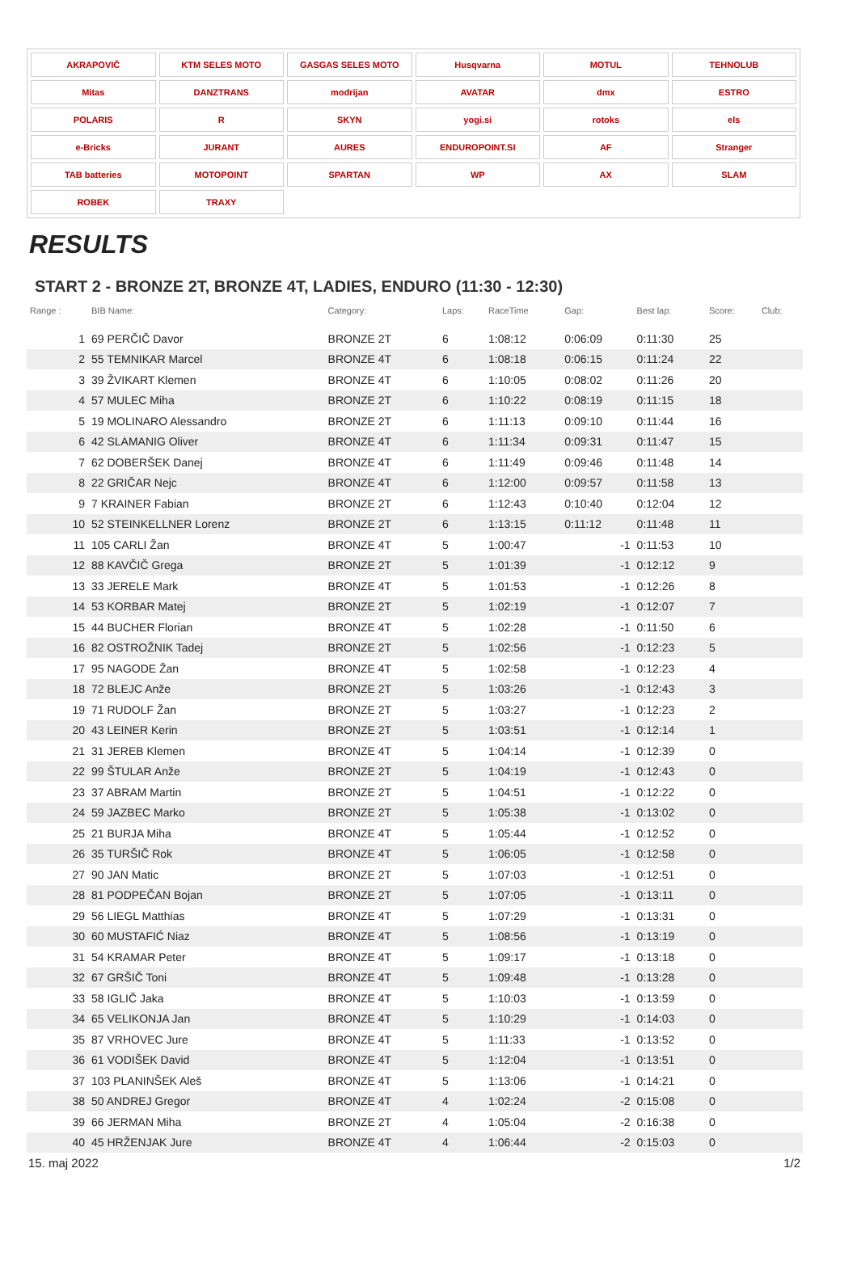AKRAPOVIČ
KTM SELES MOTO
GASGAS SELES MOTO
Husqvarna
MOTUL
TEHNOLUB
Mitas
DANZTRANS
modrijan
AVATAR
dmx
ESTRO
POLARIS
R
SKYN
yogi.si
rotoks
els
e-Bricks
JURANT
AURES
ENDUROPOINT.SI
AF
Stranger
TAB batteries
MOTOPOINT
SPARTAN
WP
AX
SLAM
ROBEK
TRAXY
RESULTS
START 2 - BRONZE 2T, BRONZE 4T, LADIES, ENDURO (11:30 - 12:30)
| Range : | BIB Name: | Category: | Laps: | RaceTime | Gap: | Best lap: | Score: | Club: |
| --- | --- | --- | --- | --- | --- | --- | --- | --- |
| 1 | 69 PERČIČ Davor | BRONZE 2T | 6 | 1:08:12 | 0:06:09 | 0:11:30 | 25 | |
| 2 | 55 TEMNIKAR Marcel | BRONZE 4T | 6 | 1:08:18 | 0:06:15 | 0:11:24 | 22 | |
| 3 | 39 ŽVIKART Klemen | BRONZE 4T | 6 | 1:10:05 | 0:08:02 | 0:11:26 | 20 | |
| 4 | 57 MULEC Miha | BRONZE 2T | 6 | 1:10:22 | 0:08:19 | 0:11:15 | 18 | |
| 5 | 19 MOLINARO Alessandro | BRONZE 2T | 6 | 1:11:13 | 0:09:10 | 0:11:44 | 16 | |
| 6 | 42 SLAMANIG Oliver | BRONZE 4T | 6 | 1:11:34 | 0:09:31 | 0:11:47 | 15 | |
| 7 | 62 DOBERŠEK Danej | BRONZE 4T | 6 | 1:11:49 | 0:09:46 | 0:11:48 | 14 | |
| 8 | 22 GRIČAR Nejc | BRONZE 4T | 6 | 1:12:00 | 0:09:57 | 0:11:58 | 13 | |
| 9 | 7 KRAINER Fabian | BRONZE 2T | 6 | 1:12:43 | 0:10:40 | 0:12:04 | 12 | |
| 10 | 52 STEINKELLNER Lorenz | BRONZE 2T | 6 | 1:13:15 | 0:11:12 | 0:11:48 | 11 | |
| 11 | 105 CARLI Žan | BRONZE 4T | 5 | 1:00:47 | -1 | 0:11:53 | 10 | |
| 12 | 88 KAVČIČ Grega | BRONZE 2T | 5 | 1:01:39 | -1 | 0:12:12 | 9 | |
| 13 | 33 JERELE Mark | BRONZE 4T | 5 | 1:01:53 | -1 | 0:12:26 | 8 | |
| 14 | 53 KORBAR Matej | BRONZE 2T | 5 | 1:02:19 | -1 | 0:12:07 | 7 | |
| 15 | 44 BUCHER Florian | BRONZE 4T | 5 | 1:02:28 | -1 | 0:11:50 | 6 | |
| 16 | 82 OSTROŽNIK Tadej | BRONZE 2T | 5 | 1:02:56 | -1 | 0:12:23 | 5 | |
| 17 | 95 NAGODE Žan | BRONZE 4T | 5 | 1:02:58 | -1 | 0:12:23 | 4 | |
| 18 | 72 BLEJC Anže | BRONZE 2T | 5 | 1:03:26 | -1 | 0:12:43 | 3 | |
| 19 | 71 RUDOLF Žan | BRONZE 2T | 5 | 1:03:27 | -1 | 0:12:23 | 2 | |
| 20 | 43 LEINER Kerin | BRONZE 2T | 5 | 1:03:51 | -1 | 0:12:14 | 1 | |
| 21 | 31 JEREB Klemen | BRONZE 4T | 5 | 1:04:14 | -1 | 0:12:39 | 0 | |
| 22 | 99 ŠTULAR Anže | BRONZE 2T | 5 | 1:04:19 | -1 | 0:12:43 | 0 | |
| 23 | 37 ABRAM Martin | BRONZE 2T | 5 | 1:04:51 | -1 | 0:12:22 | 0 | |
| 24 | 59 JAZBEC Marko | BRONZE 2T | 5 | 1:05:38 | -1 | 0:13:02 | 0 | |
| 25 | 21 BURJA Miha | BRONZE 4T | 5 | 1:05:44 | -1 | 0:12:52 | 0 | |
| 26 | 35 TURŠIČ Rok | BRONZE 4T | 5 | 1:06:05 | -1 | 0:12:58 | 0 | |
| 27 | 90 JAN Matic | BRONZE 2T | 5 | 1:07:03 | -1 | 0:12:51 | 0 | |
| 28 | 81 PODPEČAN Bojan | BRONZE 2T | 5 | 1:07:05 | -1 | 0:13:11 | 0 | |
| 29 | 56 LIEGL Matthias | BRONZE 4T | 5 | 1:07:29 | -1 | 0:13:31 | 0 | |
| 30 | 60 MUSTAFIĆ Niaz | BRONZE 4T | 5 | 1:08:56 | -1 | 0:13:19 | 0 | |
| 31 | 54 KRAMAR Peter | BRONZE 4T | 5 | 1:09:17 | -1 | 0:13:18 | 0 | |
| 32 | 67 GRŠIČ Toni | BRONZE 4T | 5 | 1:09:48 | -1 | 0:13:28 | 0 | |
| 33 | 58 IGLIČ Jaka | BRONZE 4T | 5 | 1:10:03 | -1 | 0:13:59 | 0 | |
| 34 | 65 VELIKONJA Jan | BRONZE 4T | 5 | 1:10:29 | -1 | 0:14:03 | 0 | |
| 35 | 87 VRHOVEC Jure | BRONZE 4T | 5 | 1:11:33 | -1 | 0:13:52 | 0 | |
| 36 | 61 VODIŠEK David | BRONZE 4T | 5 | 1:12:04 | -1 | 0:13:51 | 0 | |
| 37 | 103 PLANINŠEK Aleš | BRONZE 4T | 5 | 1:13:06 | -1 | 0:14:21 | 0 | |
| 38 | 50 ANDREJ Gregor | BRONZE 4T | 4 | 1:02:24 | -2 | 0:15:08 | 0 | |
| 39 | 66 JERMAN Miha | BRONZE 2T | 4 | 1:05:04 | -2 | 0:16:38 | 0 | |
| 40 | 45 HRŽENJAK Jure | BRONZE 4T | 4 | 1:06:44 | -2 | 0:15:03 | 0 | |
15. maj 2022 1/2